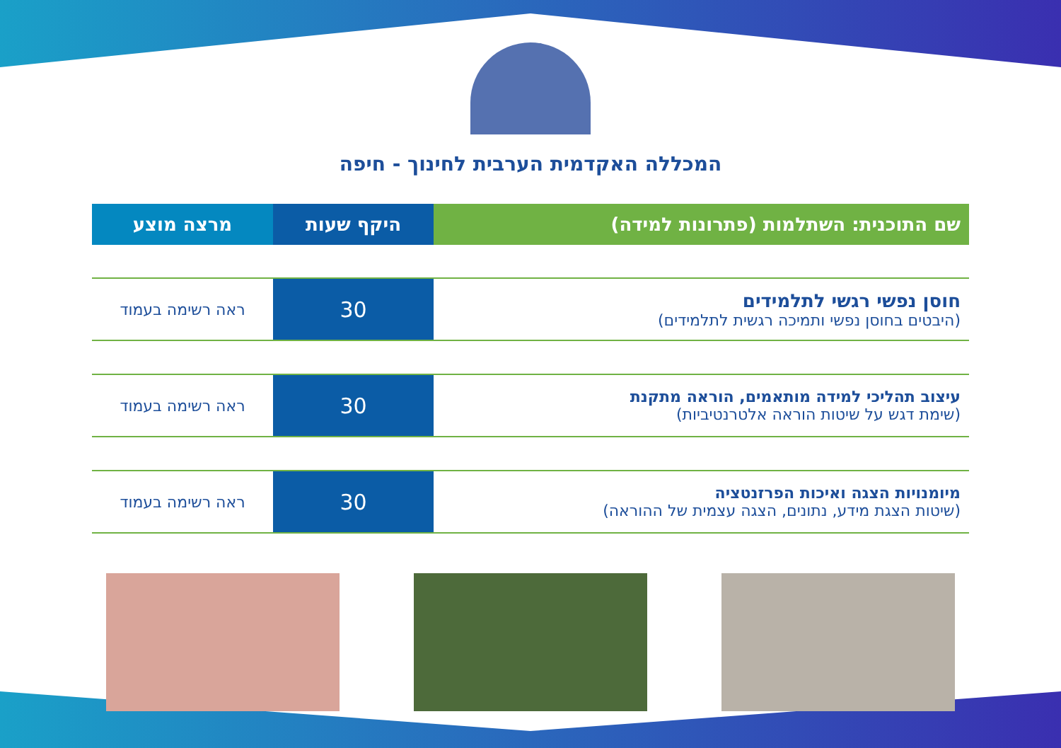המכללה האקדמית הערבית לחינוך - חיפה
| שם התוכנית: השתלמות (פתרונות למידה) | היקף שעות | מרצה מוצע |
| --- | --- | --- |
| חוסן נפשי רגשי לתלמידים (היבטים בחוסן נפשי ותמיכה רגשית לתלמידים) | 30 | ראה רשימה בעמוד |
| עיצוב תהליכי למידה מותאמים, הוראה מתקנת (שימת דגש על שיטות הוראה אלטרנטיביות) | 30 | ראה רשימה בעמוד |
| מיומנויות הצגה ואיכות הפרזנטציה (שיטות הצגת מידע, נתונים, הצגה עצמית של ההוראה) | 30 | ראה רשימה בעמוד |